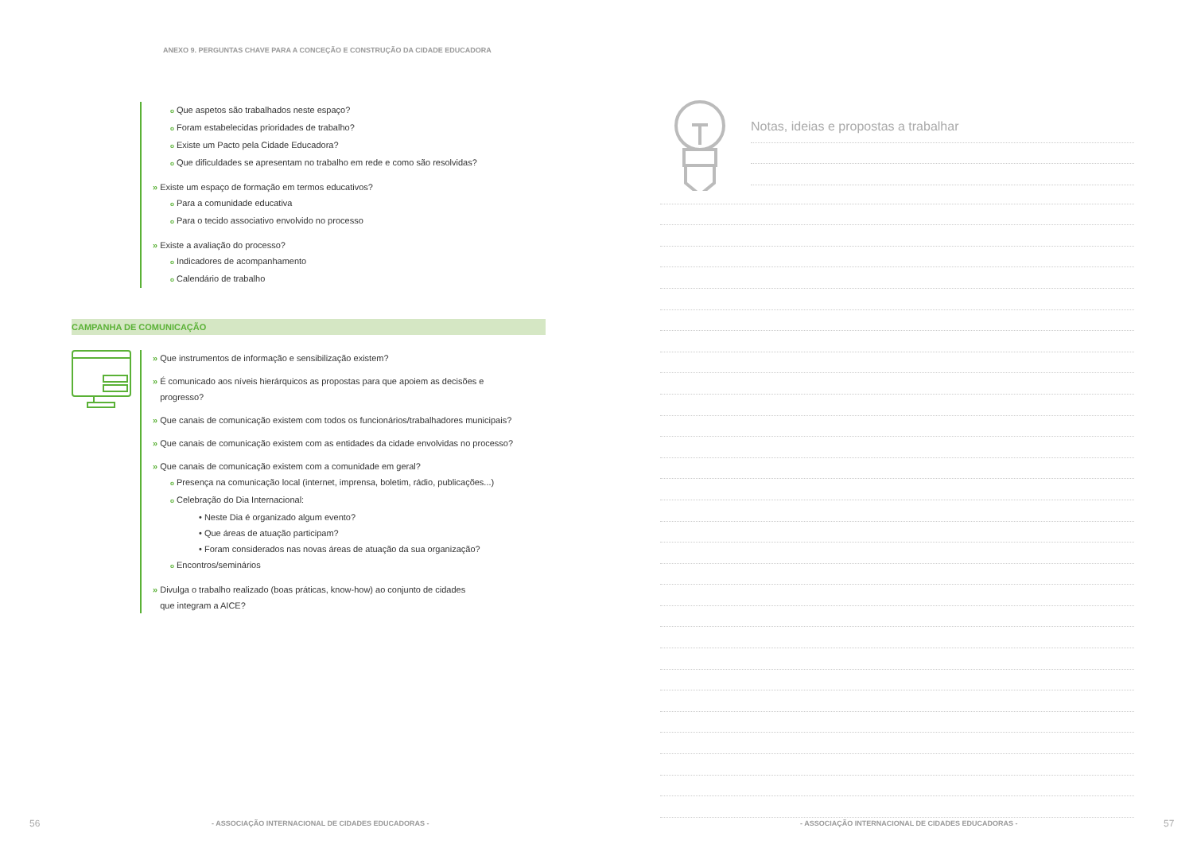ANEXO 9. PERGUNTAS CHAVE PARA A CONCEÇÃO E CONSTRUÇÃO DA CIDADE EDUCADORA
o Que aspetos são trabalhados neste espaço?
o Foram estabelecidas prioridades de trabalho?
o Existe um Pacto pela Cidade Educadora?
o Que dificuldades se apresentam no trabalho em rede e como são resolvidas?
» Existe um espaço de formação em termos educativos?
o Para a comunidade educativa
o Para o tecido associativo envolvido no processo
» Existe a avaliação do processo?
o Indicadores de acompanhamento
o Calendário de trabalho
CAMPANHA DE COMUNICAÇÃO
» Que instrumentos de informação e sensibilização existem?
» É comunicado aos níveis hierárquicos as propostas para que apoiem as decisões e
progresso?
» Que canais de comunicação existem com todos os funcionários/trabalhadores municipais?
» Que canais de comunicação existem com as entidades da cidade envolvidas no processo?
» Que canais de comunicação existem com a comunidade em geral?
o Presença na comunicação local (internet, imprensa, boletim, rádio, publicações...)
o Celebração do Dia Internacional:
• Neste Dia é organizado algum evento?
• Que áreas de atuação participam?
• Foram considerados nas novas áreas de atuação da sua organização?
o Encontros/seminários
» Divulga o trabalho realizado (boas práticas, know-how) ao conjunto de cidades
que integram a AICE?
56
- ASSOCIAÇÃO INTERNACIONAL DE CIDADES EDUCADORAS -
Notas, ideias e propostas a trabalhar
- ASSOCIAÇÃO INTERNACIONAL DE CIDADES EDUCADORAS -
57